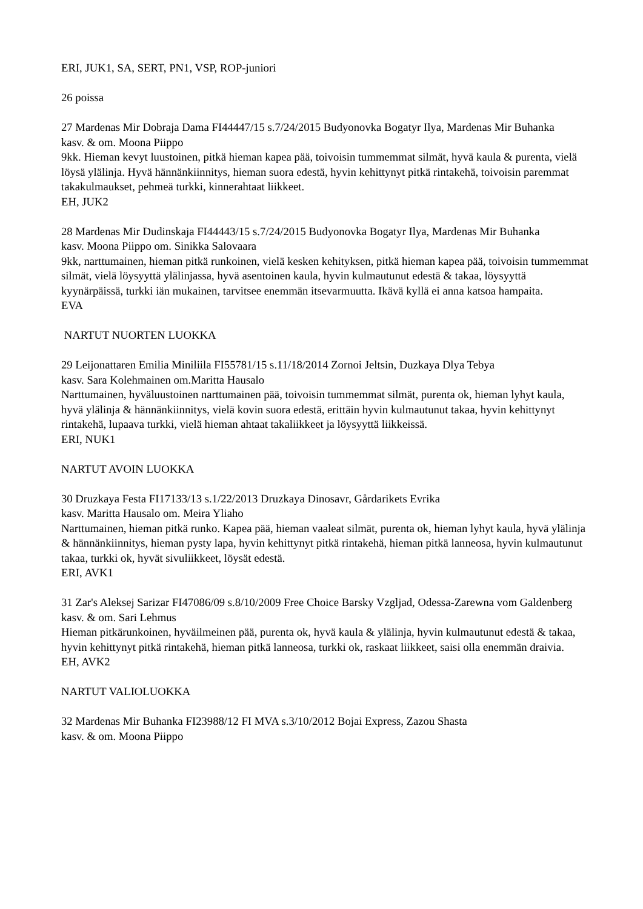ERI, JUK1, SA, SERT, PN1, VSP, ROP-juniori
26 poissa
27 Mardenas Mir Dobraja Dama FI44447/15 s.7/24/2015 Budyonovka Bogatyr Ilya, Mardenas Mir Buhanka
kasv. & om. Moona Piippo
9kk. Hieman kevyt luustoinen, pitkä hieman kapea pää, toivoisin tummemmat silmät, hyvä kaula & purenta, vielä löysä ylälinja. Hyvä hännänkiinnitys, hieman suora edestä, hyvin kehittynyt pitkä rintakehä, toivoisin paremmat takakulmaukset, pehmeä turkki, kinnerahtaat liikkeet.
EH, JUK2
28 Mardenas Mir Dudinskaja FI44443/15 s.7/24/2015 Budyonovka Bogatyr Ilya, Mardenas Mir Buhanka
kasv. Moona Piippo om. Sinikka Salovaara
9kk, narttumainen, hieman pitkä runkoinen, vielä kesken kehityksen, pitkä hieman kapea pää, toivoisin tummemmat silmät, vielä löysyyttä ylälinjassa, hyvä asentoinen kaula, hyvin kulmautunut edestä & takaa, löysyyttä kyynärpäissä, turkki iän mukainen, tarvitsee enemmän itsevarmuutta. Ikävä kyllä ei anna katsoa hampaita.
EVA
NARTUT NUORTEN LUOKKA
29 Leijonattaren Emilia Miniliila FI55781/15 s.11/18/2014 Zornoi Jeltsin, Duzkaya Dlya Tebya
kasv. Sara Kolehmainen om.Maritta Hausalo
Narttumainen, hyväluustoinen narttumainen pää, toivoisin tummemmat silmät, purenta ok, hieman lyhyt kaula, hyvä ylälinja & hännänkiinnitys, vielä kovin suora edestä, erittäin hyvin kulmautunut takaa, hyvin kehittynyt rintakehä, lupaava turkki, vielä hieman ahtaat takaliikkeet ja löysyyttä liikkeissä.
ERI, NUK1
NARTUT AVOIN LUOKKA
30 Druzkaya Festa FI17133/13 s.1/22/2013 Druzkaya Dinosavr, Gårdarikets Evrika
kasv. Maritta Hausalo om. Meira Yliaho
Narttumainen, hieman pitkä runko. Kapea pää, hieman vaaleat silmät, purenta ok, hieman lyhyt kaula, hyvä ylälinja & hännänkiinnitys, hieman pysty lapa, hyvin kehittynyt pitkä rintakehä, hieman pitkä lanneosa, hyvin kulmautunut takaa, turkki ok, hyvät sivuliikkeet, löysät edestä.
ERI, AVK1
31 Zar's Aleksej Sarizar FI47086/09 s.8/10/2009 Free Choice Barsky Vzgljad, Odessa-Zarewna vom Galdenberg
kasv. & om. Sari Lehmus
Hieman pitkärunkoinen, hyväilmeinen pää, purenta ok, hyvä kaula & ylälinja, hyvin kulmautunut edestä & takaa, hyvin kehittynyt pitkä rintakehä, hieman pitkä lanneosa, turkki ok, raskaat liikkeet, saisi olla enemmän draivia.
EH, AVK2
NARTUT VALIOLUOKKA
32 Mardenas Mir Buhanka FI23988/12 FI MVA s.3/10/2012 Bojai Express, Zazou Shasta
kasv. & om. Moona Piippo